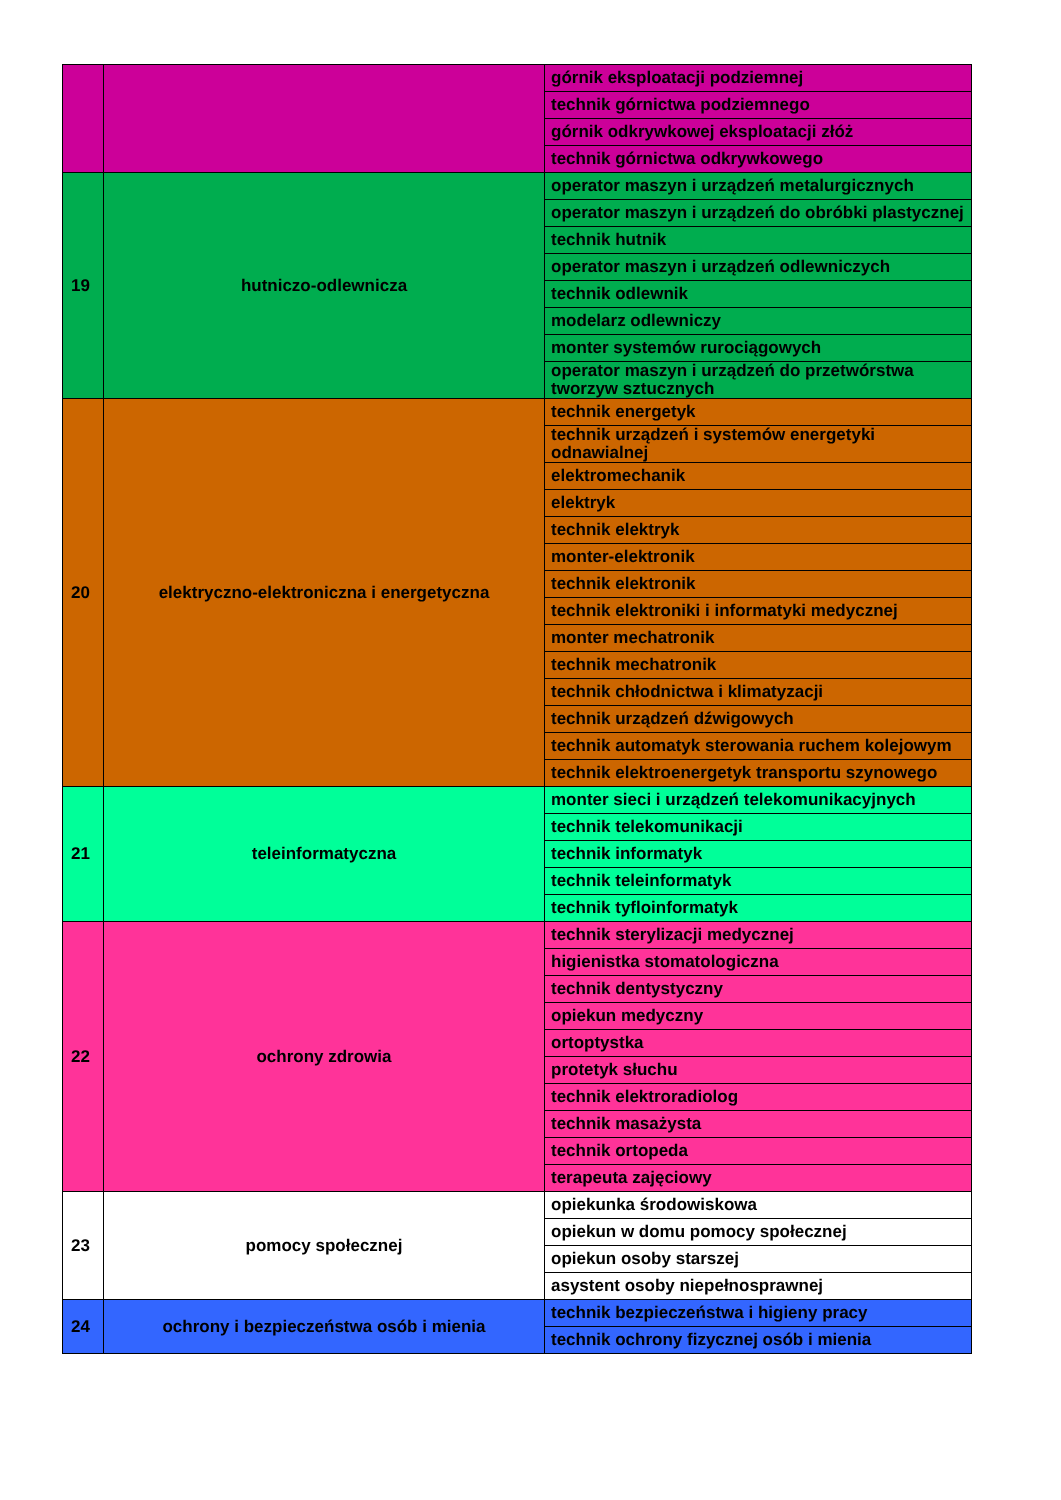| | | górnik eksploatacji podziemnej | | |
| | | technik górnictwa podziemnego | | |
| | | górnik odkrywkowej eksploatacji złóż | | |
| | | technik górnictwa odkrywkowego | | |
| 19 | hutniczo-odlewnicza | operator maszyn i urządzeń metalurgicznych | | |
| | | operator maszyn i urządzeń do obróbki plastycznej | | |
| | | technik hutnik | | |
| | | operator maszyn i urządzeń odlewniczych | | |
| | | technik odlewnik | | |
| | | modelarz odlewniczy | | |
| | | monter systemów rurociągowych | | |
| | | operator maszyn i urządzeń do przetwórstwa tworzyw sztucznych | | |
| 20 | elektryczno-elektroniczna i energetyczna | technik energetyk | | |
| | | technik urządzeń i systemów energetyki odnawialnej | | |
| | | elektromechanik | | |
| | | elektryk | | |
| | | technik elektryk | | |
| | | monter-elektronik | | |
| | | technik elektronik | | |
| | | technik elektroniki i informatyki medycznej | | |
| | | monter mechatronik | | |
| | | technik mechatronik | | |
| | | technik chłodnictwa i klimatyzacji | | |
| | | technik urządzeń dźwigowych | | |
| | | technik automatyk sterowania ruchem kolejowym | | |
| | | technik elektroenergetyk transportu szynowego | | |
| | | 21 | teleinformatyczna | monter sieci i urządzeń telekomunikacyjnych |
| technik telekomunikacji | | | | |
| technik informatyk | | | | |
| technik teleinformatyk | | | | |
| technik tyfloinformatyk | | | | |
| 22 | ochrony zdrowia | technik sterylizacji medycznej | | |
| | | higienistka stomatologiczna | | |
| | | technik dentystyczny | | |
| | | opiekun medyczny | | |
| | | ortoptystka | | |
| | | protetyk słuchu | | |
| | | technik elektroradiolog | | |
| | | technik masażysta | | |
| | | technik ortopeda | | |
| | | terapeuta zajęciowy | | |
| 23 | pomocy społecznej | opiekunka środowiskowa | | |
| | | opiekun w domu pomocy społecznej | | |
| | | opiekun osoby starszej | | |
| | | asystent osoby niepełnosprawnej | | |
| 24 | ochrony i bezpieczeństwa osób i mienia | technik bezpieczeństwa i higieny pracy | | |
| | | technik ochrony fizycznej osób i mienia | | |